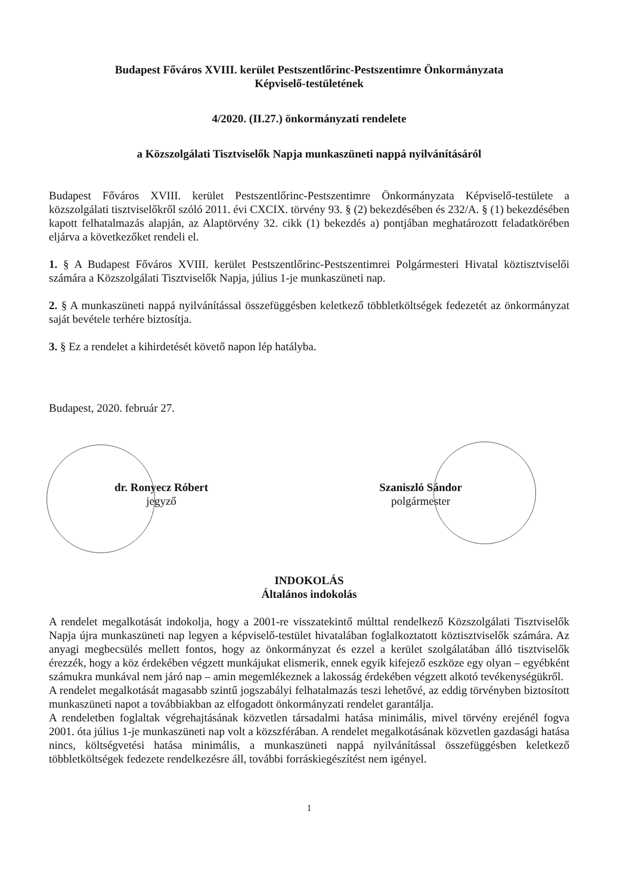Budapest Főváros XVIII. kerület Pestszentlőrinc-Pestszentimre Önkormányzata
Képviselő-testületének
4/2020. (II.27.) önkormányzati rendelete
a Közszolgálati Tisztviselők Napja munkaszüneti nappá nyilvánításáról
Budapest Főváros XVIII. kerület Pestszentlőrinc-Pestszentimre Önkormányzata Képviselő-testülete a közszolgálati tisztviselőkről szóló 2011. évi CXCIX. törvény 93. § (2) bekezdésében és 232/A. § (1) bekezdésében kapott felhatalmazás alapján, az Alaptörvény 32. cikk (1) bekezdés a) pontjában meghatározott feladatkörében eljárva a következőket rendeli el.
1. § A Budapest Főváros XVIII. kerület Pestszentlőrinc-Pestszentimrei Polgármesteri Hivatal köztisztviselői számára a Közszolgálati Tisztviselők Napja, július 1-je munkaszüneti nap.
2. § A munkaszüneti nappá nyilvánítással összefüggésben keletkező többletköltségek fedezetét az önkormányzat saját bevétele terhére biztosítja.
3. § Ez a rendelet a kihirdetését követő napon lép hatályba.
Budapest, 2020. február 27.
dr. Ronyecz Róbert
jegyző
Szaniszló Sándor
polgármester
INDOKOLÁS
Általános indokolás
A rendelet megalkotását indokolja, hogy a 2001-re visszatekintő múlttal rendelkező Közszolgálati Tisztviselők Napja újra munkaszüneti nap legyen a képviselő-testület hivatalában foglalkoztatott köztisztviselők számára. Az anyagi megbecsülés mellett fontos, hogy az önkormányzat és ezzel a kerület szolgálatában álló tisztviselők érezzék, hogy a köz érdekében végzett munkájukat elismerik, ennek egyik kifejező eszköze egy olyan – egyébként számukra munkával nem járó nap – amin megemlékeznek a lakosság érdekében végzett alkotó tevékenységükről.
A rendelet megalkotását magasabb szintű jogszabályi felhatalmazás teszi lehetővé, az eddig törvényben biztosított munkaszüneti napot a továbbiakban az elfogadott önkormányzati rendelet garantálja.
A rendeletben foglaltak végrehajtásának közvetlen társadalmi hatása minimális, mivel törvény erejénél fogva 2001. óta július 1-je munkaszüneti nap volt a közszférában. A rendelet megalkotásának közvetlen gazdasági hatása nincs, költségvetési hatása minimális, a munkaszüneti nappá nyilvánítással összefüggésben keletkező többletköltségek fedezete rendelkezésre áll, további forráskiegészítést nem igényel.
1